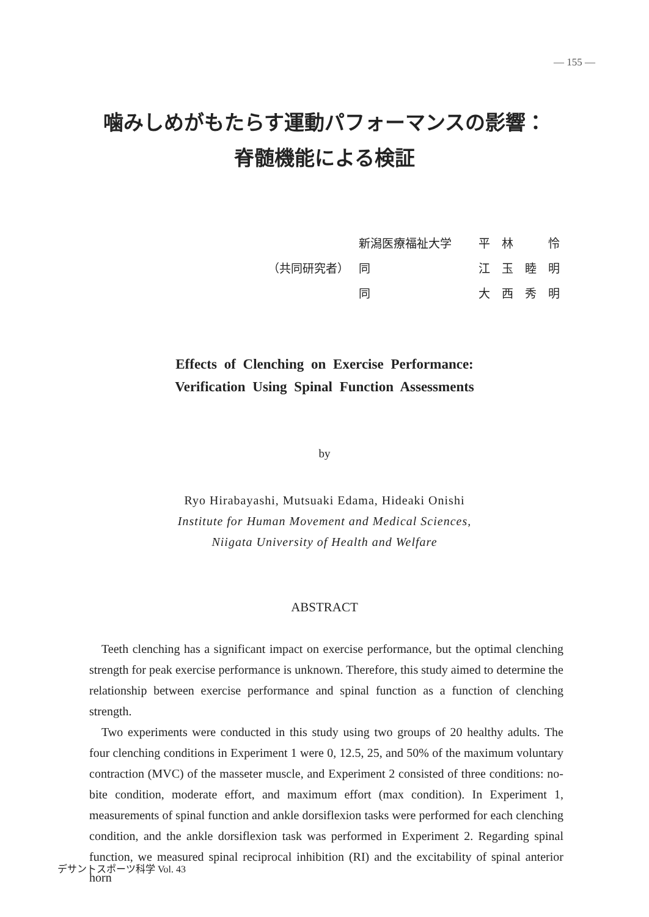— 155 —
噛みしめがもたらす運動パフォーマンスの影響：
脊髄機能による検証
| | 新潟医療福祉大学 | 平 林 怜 |
| （共同研究者） | 同 | 江 玉 睦 明 |
| | 同 | 大 西 秀 明 |
Effects of Clenching on Exercise Performance:
Verification Using Spinal Function Assessments
by
Ryo Hirabayashi, Mutsuaki Edama, Hideaki Onishi
Institute for Human Movement and Medical Sciences,
Niigata University of Health and Welfare
ABSTRACT
Teeth clenching has a significant impact on exercise performance, but the optimal clenching strength for peak exercise performance is unknown. Therefore, this study aimed to determine the relationship between exercise performance and spinal function as a function of clenching strength.
Two experiments were conducted in this study using two groups of 20 healthy adults. The four clenching conditions in Experiment 1 were 0, 12.5, 25, and 50% of the maximum voluntary contraction (MVC) of the masseter muscle, and Experiment 2 consisted of three conditions: no-bite condition, moderate effort, and maximum effort (max condition). In Experiment 1, measurements of spinal function and ankle dorsiflexion tasks were performed for each clenching condition, and the ankle dorsiflexion task was performed in Experiment 2. Regarding spinal function, we measured spinal reciprocal inhibition (RI) and the excitability of spinal anterior horn
デサントスポーツ科学 Vol. 43